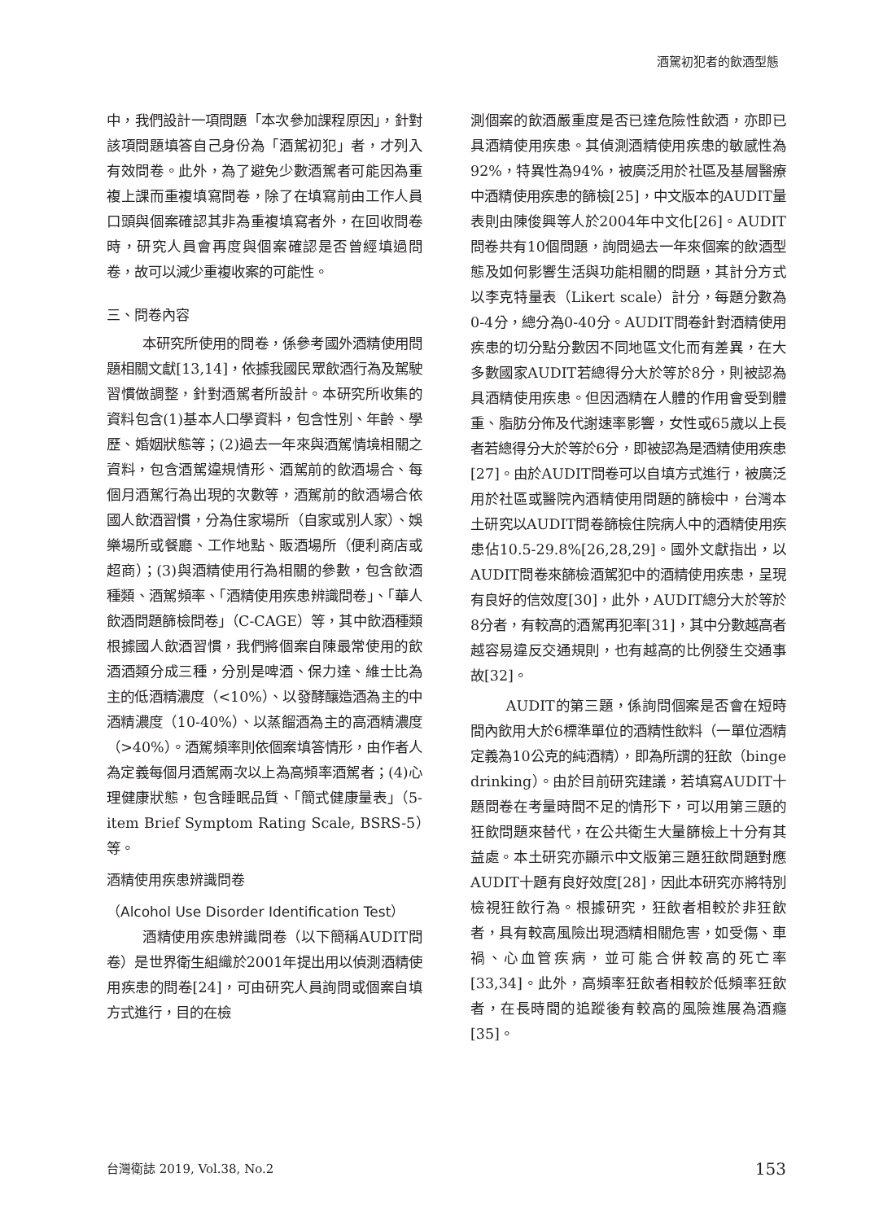酒駕初犯者的飲酒型態
中，我們設計一項問題「本次參加課程原因」，針對該項問題填答自己身份為「酒駕初犯」者，才列入有效問卷。此外，為了避免少數酒駕者可能因為重複上課而重複填寫問卷，除了在填寫前由工作人員口頭與個案確認其非為重複填寫者外，在回收問卷時，研究人員會再度與個案確認是否曾經填過問卷，故可以減少重複收案的可能性。
三、問卷內容
本研究所使用的問卷，係參考國外酒精使用問題相關文獻[13,14]，依據我國民眾飲酒行為及駕駛習慣做調整，針對酒駕者所設計。本研究所收集的資料包含(1)基本人口學資料，包含性別、年齡、學歷、婚姻狀態等；(2)過去一年來與酒駕情境相關之資料，包含酒駕違規情形、酒駕前的飲酒場合、每個月酒駕行為出現的次數等，酒駕前的飲酒場合依國人飲酒習慣，分為住家場所（自家或別人家）、娛樂場所或餐廳、工作地點、販酒場所（便利商店或超商）；(3)與酒精使用行為相關的參數，包含飲酒種類、酒駕頻率、「酒精使用疾患辨識問卷」、「華人飲酒問題篩檢問卷」（C-CAGE）等，其中飲酒種類根據國人飲酒習慣，我們將個案自陳最常使用的飲酒酒類分成三種，分別是啤酒、保力達、維士比為主的低酒精濃度（<10%）、以發酵釀造酒為主的中酒精濃度（10-40%）、以蒸餾酒為主的高酒精濃度（>40%）。酒駕頻率則依個案填答情形，由作者人為定義每個月酒駕兩次以上為高頻率酒駕者；(4)心理健康狀態，包含睡眠品質、「簡式健康量表」（5-item Brief Symptom Rating Scale, BSRS-5）等。
酒精使用疾患辨識問卷
（Alcohol Use Disorder Identification Test）
酒精使用疾患辨識問卷（以下簡稱AUDIT問卷）是世界衛生組織於2001年提出用以偵測酒精使用疾患的問卷[24]，可由研究人員詢問或個案自填方式進行，目的在檢
測個案的飲酒嚴重度是否已達危險性飲酒，亦即已具酒精使用疾患。其偵測酒精使用疾患的敏感性為92%，特異性為94%，被廣泛用於社區及基層醫療中酒精使用疾患的篩檢[25]，中文版本的AUDIT量表則由陳俊興等人於2004年中文化[26]。AUDIT問卷共有10個問題，詢問過去一年來個案的飲酒型態及如何影響生活與功能相關的問題，其計分方式以李克特量表（Likert scale）計分，每題分數為0-4分，總分為0-40分。AUDIT問卷針對酒精使用疾患的切分點分數因不同地區文化而有差異，在大多數國家AUDIT若總得分大於等於8分，則被認為具酒精使用疾患。但因酒精在人體的作用會受到體重、脂肪分佈及代謝速率影響，女性或65歲以上長者若總得分大於等於6分，即被認為是酒精使用疾患[27]。由於AUDIT問卷可以自填方式進行，被廣泛用於社區或醫院內酒精使用問題的篩檢中，台灣本土研究以AUDIT問卷篩檢住院病人中的酒精使用疾患佔10.5-29.8%[26,28,29]。國外文獻指出，以AUDIT問卷來篩檢酒駕犯中的酒精使用疾患，呈現有良好的信效度[30]，此外，AUDIT總分大於等於8分者，有較高的酒駕再犯率[31]，其中分數越高者越容易違反交通規則，也有越高的比例發生交通事故[32]。
AUDIT的第三題，係詢問個案是否會在短時間內飲用大於6標準單位的酒精性飲料（一單位酒精定義為10公克的純酒精），即為所謂的狂飲（binge drinking）。由於目前研究建議，若填寫AUDIT十題問卷在考量時間不足的情形下，可以用第三題的狂飲問題來替代，在公共衛生大量篩檢上十分有其益處。本土研究亦顯示中文版第三題狂飲問題對應AUDIT十題有良好效度[28]，因此本研究亦將特別檢視狂飲行為。根據研究，狂飲者相較於非狂飲者，具有較高風險出現酒精相關危害，如受傷、車禍、心血管疾病，並可能合併較高的死亡率[33,34]。此外，高頻率狂飲者相較於低頻率狂飲者，在長時間的追蹤後有較高的風險進展為酒癮[35]。
台灣衛誌 2019, Vol.38, No.2 153